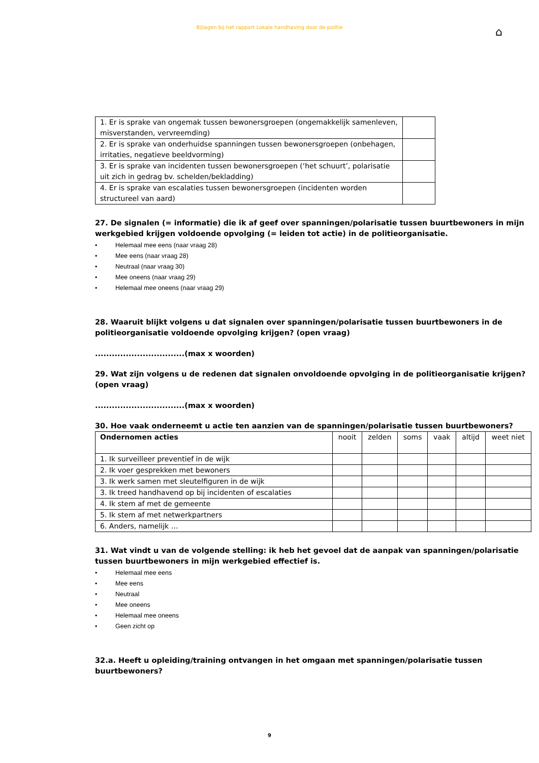Bijlagen bij het rapport Lokale handhaving door de politie
⌂
| 1. Er is sprake van ongemak tussen bewonersgroepen (ongemakkelijk samenleven, misverstanden, vervreemding) | |
| 2. Er is sprake van onderhuidse spanningen tussen bewonersgroepen (onbehagen, irritaties, negatieve beeldvorming) | |
| 3. Er is sprake van incidenten tussen bewonersgroepen (‘het schuurt’, polarisatie uit zich in gedrag bv. schelden/bekladding) | |
| 4. Er is sprake van escalaties tussen bewonersgroepen (incidenten worden structureel van aard) | |
27. De signalen (= informatie) die ik af geef over spanningen/polarisatie tussen buurtbewoners in mijn werkgebied krijgen voldoende opvolging (= leiden tot actie) in de politieorganisatie.
• Helemaal mee eens (naar vraag 28)
• Mee eens (naar vraag 28)
• Neutraal (naar vraag 30)
• Mee oneens (naar vraag 29)
• Helemaal mee oneens (naar vraag 29)
28. Waaruit blijkt volgens u dat signalen over spanningen/polarisatie tussen buurtbewoners in de politieorganisatie voldoende opvolging krijgen? (open vraag)
................................(max x woorden)
29. Wat zijn volgens u de redenen dat signalen onvoldoende opvolging in de politieorganisatie krijgen? (open vraag)
................................(max x woorden)
30. Hoe vaak onderneemt u actie ten aanzien van de spanningen/polarisatie tussen buurtbewoners?
| Ondernomen acties | nooit | zelden | soms | vaak | altijd | weet niet |
| 1. Ik surveilleer preventief in de wijk | | | | | | |
| 2. Ik voer gesprekken met bewoners | | | | | | |
| 3. Ik werk samen met sleutelfiguren in de wijk | | | | | | |
| 3. Ik treed handhavend op bij incidenten of escalaties | | | | | | |
| 4. Ik stem af met de gemeente | | | | | | |
| 5. Ik stem af met netwerkpartners | | | | | | |
| 6. Anders, namelijk … | | | | | | |
31. Wat vindt u van de volgende stelling: ik heb het gevoel dat de aanpak van spanningen/polarisatie tussen buurtbewoners in mijn werkgebied effectief is.
• Helemaal mee eens
• Mee eens
• Neutraal
• Mee oneens
• Helemaal mee oneens
• Geen zicht op
32.a. Heeft u opleiding/training ontvangen in het omgaan met spanningen/polarisatie tussen buurtbewoners?
9